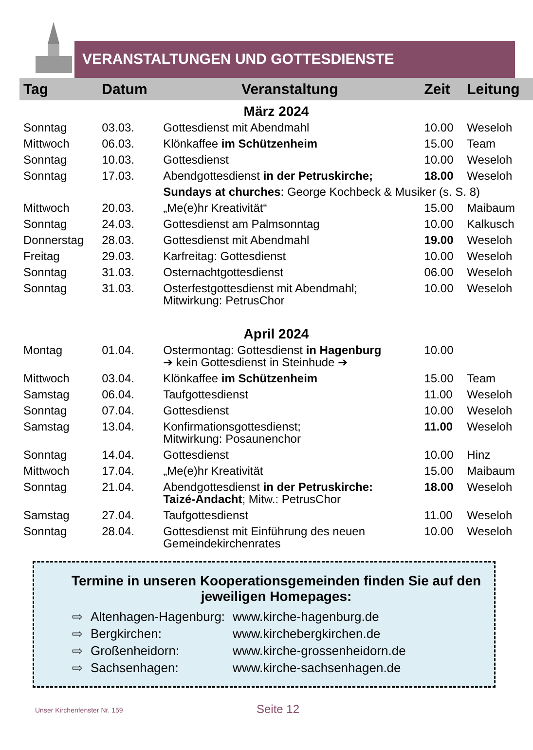VERANSTALTUNGEN UND GOTTESDIENSTE
| Tag | Datum | Veranstaltung | Zeit | Leitung |
| --- | --- | --- | --- | --- |
| März 2024 | | | | |
| Sonntag | 03.03. | Gottesdienst mit Abendmahl | 10.00 | Weseloh |
| Mittwoch | 06.03. | Klönkaffee im Schützenheim | 15.00 | Team |
| Sonntag | 10.03. | Gottesdienst | 10.00 | Weseloh |
| Sonntag | 17.03. | Abendgottesdienst in der Petruskirche; | 18.00 | Weseloh |
| | | Sundays at churches : George Kochbeck & Musiker (s. S. 8) | | |
| Mittwoch | 20.03. | „Me(e)hr Kreativität“ | 15.00 | Maibaum |
| Sonntag | 24.03. | Gottesdienst am Palmsonntag | 10.00 | Kalkusch |
| Donnerstag | 28.03. | Gottesdienst mit Abendmahl | 19.00 | Weseloh |
| Freitag | 29.03. | Karfreitag: Gottesdienst | 10.00 | Weseloh |
| Sonntag | 31.03. | Osternachtgottesdienst | 06.00 | Weseloh |
| Sonntag | 31.03. | Osterfestgottesdienst mit Abendmahl; Mitwirkung: PetrusChor | 10.00 | Weseloh |
| April 2024 | | | | |
| Montag | 01.04. | Ostermontag: Gottesdienst in Hagenburg ➔ kein Gottesdienst in Steinhude ➔ | 10.00 | |
| Mittwoch | 03.04. | Klönkaffee im Schützenheim | 15.00 | Team |
| Samstag | 06.04. | Taufgottesdienst | 11.00 | Weseloh |
| Sonntag | 07.04. | Gottesdienst | 10.00 | Weseloh |
| Samstag | 13.04. | Konfirmationsgottesdienst; Mitwirkung: Posaunenchor | 11.00 | Weseloh |
| Sonntag | 14.04. | Gottesdienst | 10.00 | Hinz |
| Mittwoch | 17.04. | „Me(e)hr Kreativität | 15.00 | Maibaum |
| Sonntag | 21.04. | Abendgottesdienst in der Petruskirche: Taizé-Andacht ; Mitw.: PetrusChor | 18.00 | Weseloh |
| Samstag | 27.04. | Taufgottesdienst | 11.00 | Weseloh |
| Sonntag | 28.04. | Gottesdienst mit Einführung des neuen Gemeindekirchenrates | 10.00 | Weseloh |
Termine in unseren Kooperationsgemeinden finden Sie auf den jeweiligen Homepages:
| ⇨ | Altenhagen-Hagenburg: | www.kirche-hagenburg.de |
| ⇨ | Bergkirchen: | www.kirchebergkirchen.de |
| ⇨ | Großenheidorn: | www.kirche-grossenheidorn.de |
| ⇨ | Sachsenhagen: | www.kirche-sachsenhagen.de |
Unser Kirchenfenster Nr. 159 Seite 12